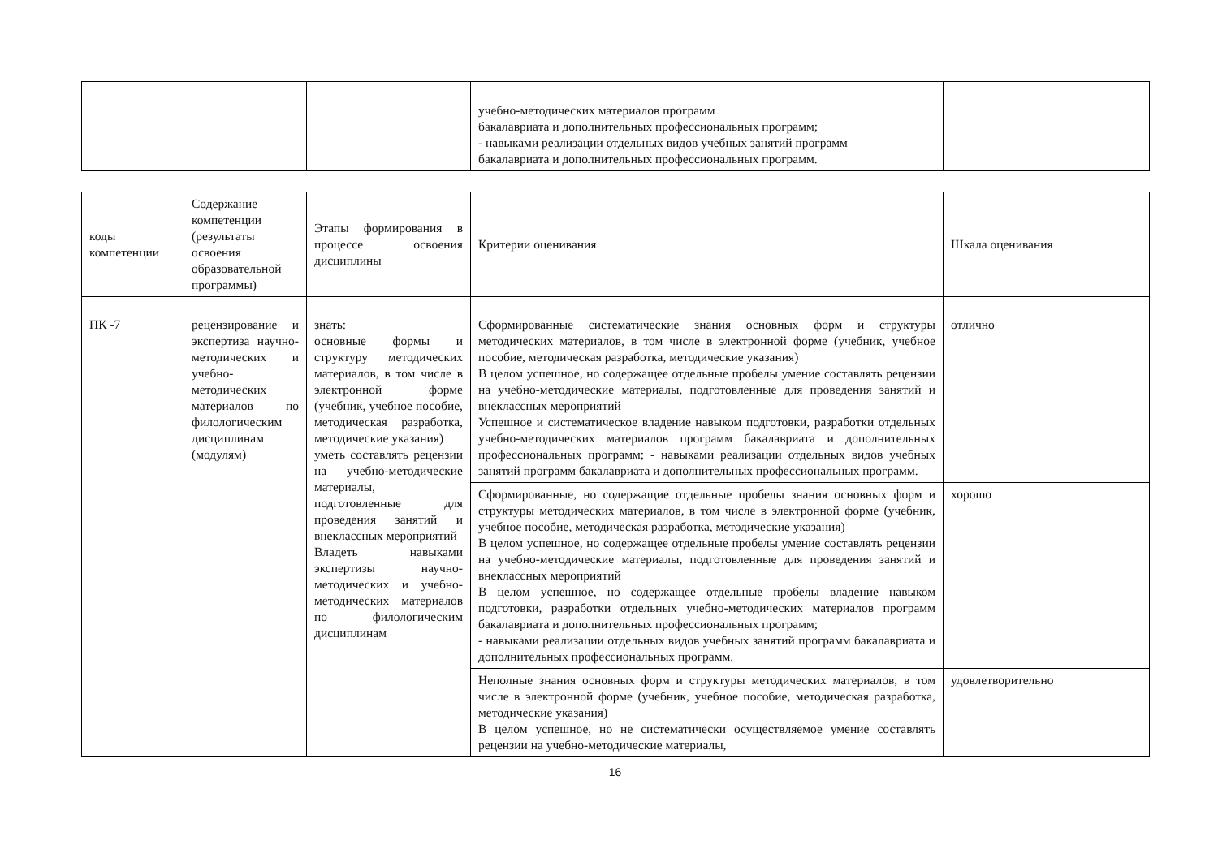| | | | учебно-методических материалов программ бакалавриата и дополнительных профессиональных программ; - навыками реализации отдельных видов учебных занятий программ бакалавриата и дополнительных профессиональных программ. | |
| коды компетенции | Содержание компетенции (результаты освоения образовательной программы) | Этапы формирования в процессе освоения дисциплины | Критерии оценивания | Шкала оценивания |
| --- | --- | --- | --- | --- |
| ПК -7 | рецензирование и экспертиза научно-методических и учебно-методических материалов по филологическим дисциплинам (модулям) | знать: основные формы и структуру методических материалов, в том числе в электронной форме (учебник, учебное пособие, методическая разработка, методические указания) уметь составлять рецензии на учебно-методические материалы, подготовленные для проведения занятий и внеклассных мероприятий Владеть навыками экспертизы научно-методических и учебно- методических материалов по филологическим дисциплинам | Сформированные систематические знания основных форм и структуры методических материалов, в том числе в электронной форме (учебник, учебное пособие, методическая разработка, методические указания) В целом успешное, но содержащее отдельные пробелы умение составлять рецензии на учебно-методические материалы, подготовленные для проведения занятий и внеклассных мероприятий Успешное и систематическое владение навыком подготовки, разработки отдельных учебно-методических материалов программ бакалавриата и дополнительных профессиональных программ; - навыками реализации отдельных видов учебных занятий программ бакалавриата и дополнительных профессиональных программ. | отлично |
| | | | Сформированные, но содержащие отдельные пробелы знания основных форм и структуры методических материалов, в том числе в электронной форме (учебник, учебное пособие, методическая разработка, методические указания) В целом успешное, но содержащее отдельные пробелы умение составлять рецензии на учебно-методические материалы, подготовленные для проведения занятий и внеклассных мероприятий В целом успешное, но содержащее отдельные пробелы владение навыком подготовки, разработки отдельных учебно-методических материалов программ бакалавриата и дополнительных профессиональных программ; - навыками реализации отдельных видов учебных занятий программ бакалавриата и дополнительных профессиональных программ. | хорошо |
| | | | Неполные знания основных форм и структуры методических материалов, в том числе в электронной форме (учебник, учебное пособие, методическая разработка, методические указания) В целом успешное, но не систематически осуществляемое умение составлять рецензии на учебно-методические материалы, | удовлетворительно |
16